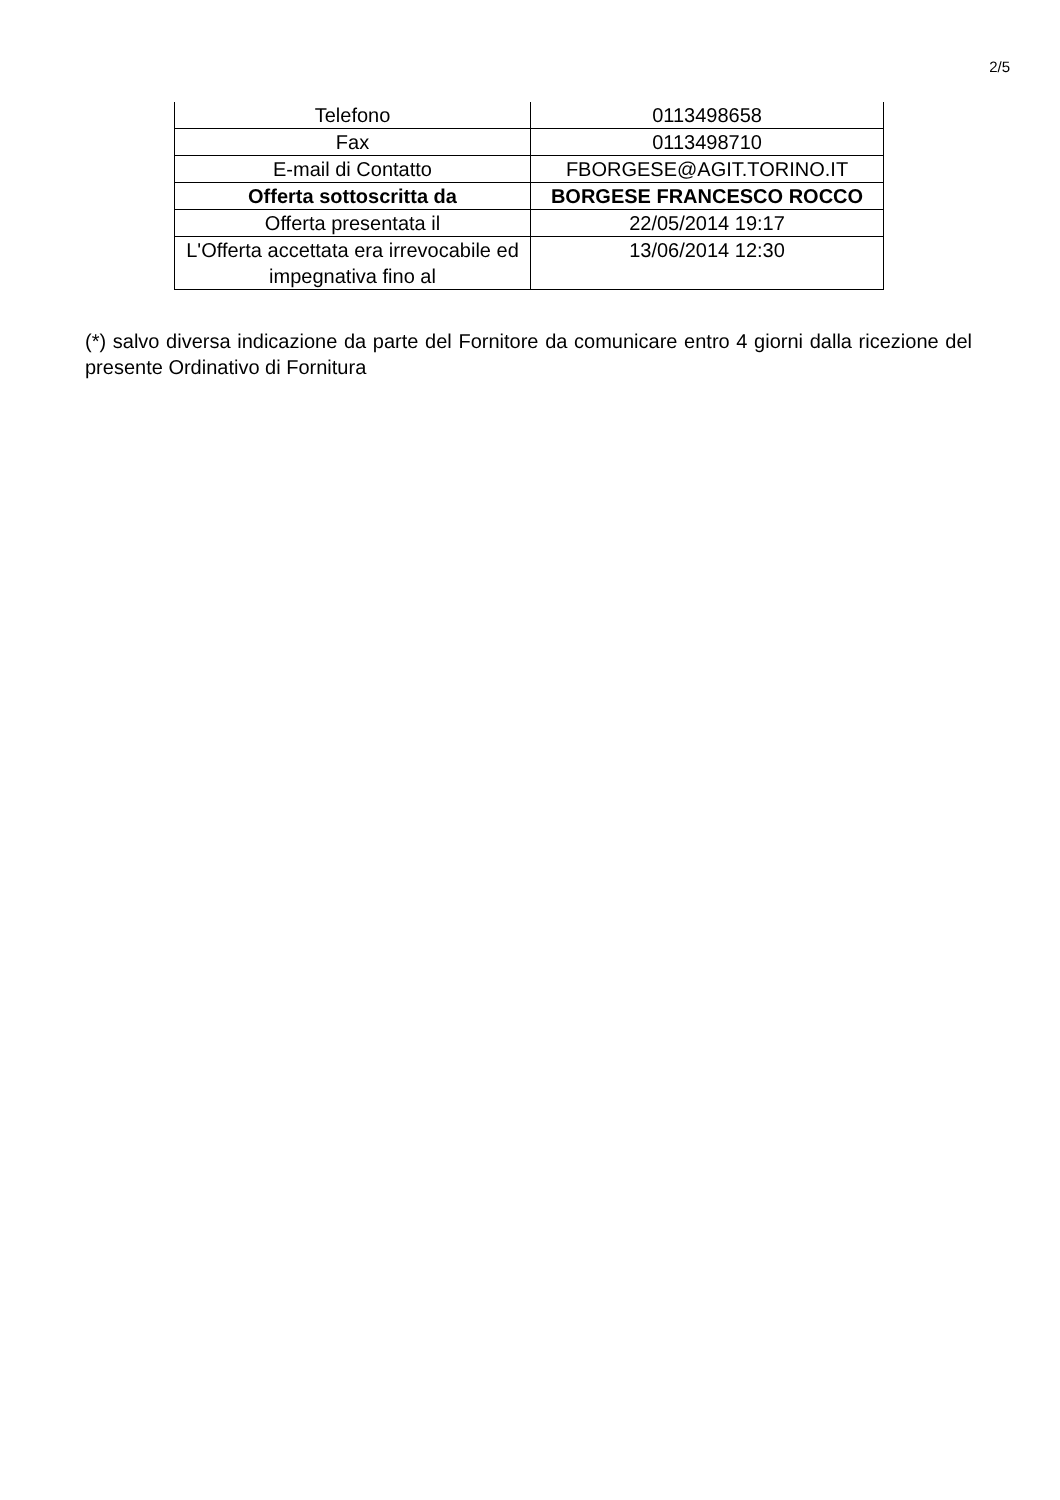2/5
| Telefono | 0113498658 |
| Fax | 0113498710 |
| E-mail di Contatto | FBORGESE@AGIT.TORINO.IT |
| Offerta sottoscritta da | BORGESE FRANCESCO ROCCO |
| Offerta presentata il | 22/05/2014 19:17 |
| L'Offerta accettata era irrevocabile ed impegnativa fino al | 13/06/2014 12:30 |
(*) salvo diversa indicazione da parte del Fornitore da comunicare entro 4 giorni dalla ricezione del presente Ordinativo di Fornitura